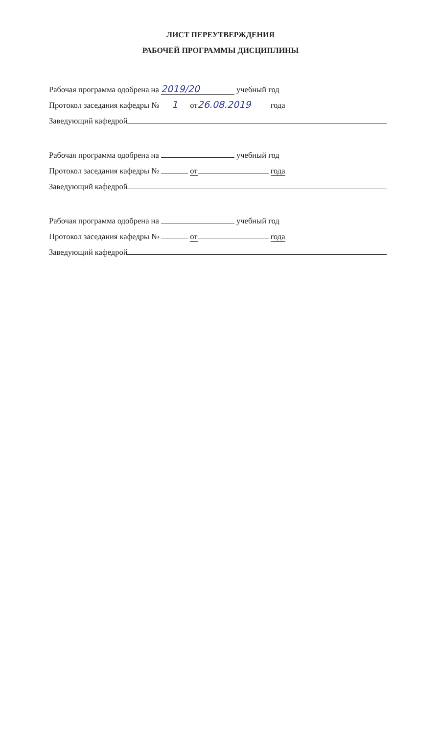ЛИСТ ПЕРЕУТВЕРЖДЕНИЯ
РАБОЧЕЙ ПРОГРАММЫ ДИСЦИПЛИНЫ
Рабочая программа одобрена на 2019/20 учебный год
Протокол заседания кафедры № 1 от 26.08.2019 года
Заведующий кафедрой
Рабочая программа одобрена на учебный год
Протокол заседания кафедры № от года
Заведующий кафедрой
Рабочая программа одобрена на учебный год
Протокол заседания кафедры № от года
Заведующий кафедрой